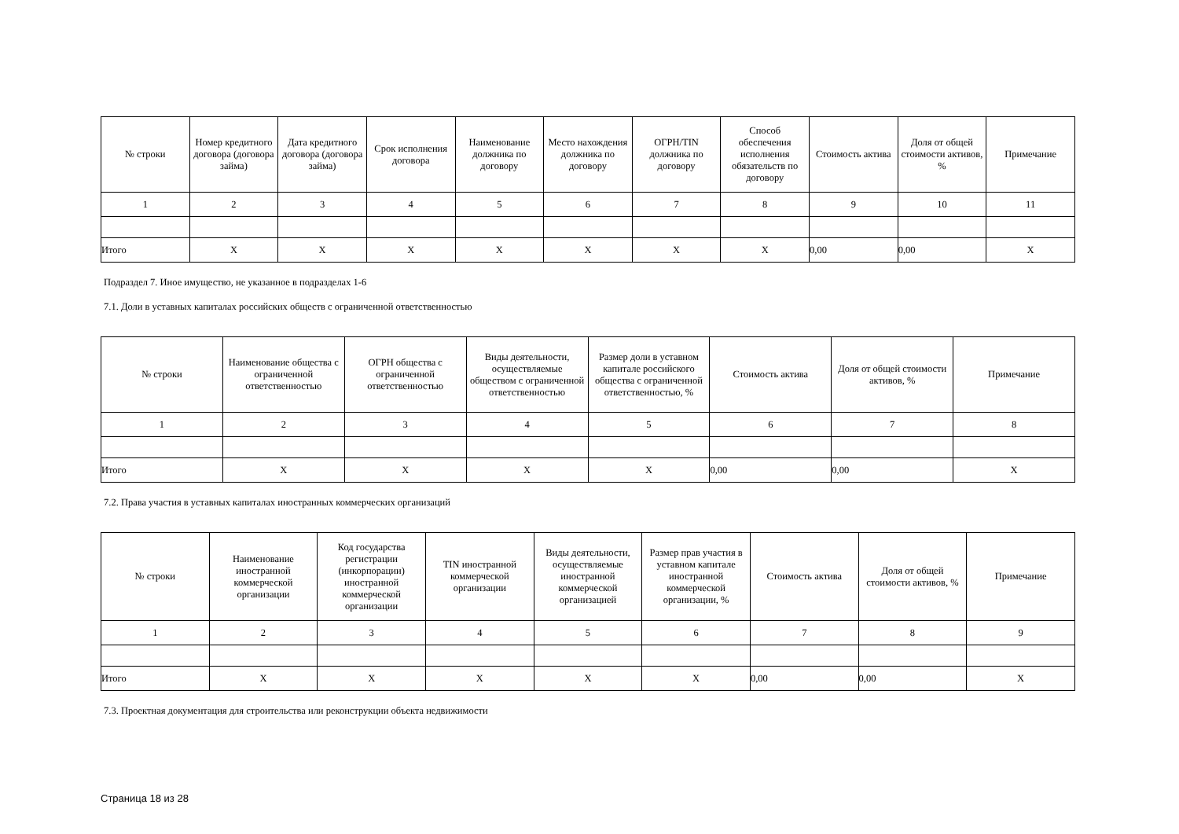| № строки | Номер кредитного договора (договора займа) | Дата кредитного договора (договора займа) | Срок исполнения договора | Наименование должника по договору | Место нахождения должника по договору | ОГРН/TIN должника по договору | Способ обеспечения исполнения обязательств по договору | Стоимость актива | Доля от общей стоимости активов, % | Примечание |
| --- | --- | --- | --- | --- | --- | --- | --- | --- | --- | --- |
| 1 | 2 | 3 | 4 | 5 | 6 | 7 | 8 | 9 | 10 | 11 |
| Итого | X | X | X | X | X | X | X | 0,00 | 0,00 | X |
Подраздел 7. Иное имущество, не указанное в подразделах 1-6
7.1. Доли в уставных капиталах российских обществ с ограниченной ответственностью
| № строки | Наименование общества с ограниченной ответственностью | ОГРН общества с ограниченной ответственностью | Виды деятельности, осуществляемые обществом с ограниченной ответственностью | Размер доли в уставном капитале российского общества с ограниченной ответственностью, % | Стоимость актива | Доля от общей стоимости активов, % | Примечание |
| --- | --- | --- | --- | --- | --- | --- | --- |
| 1 | 2 | 3 | 4 | 5 | 6 | 7 | 8 |
| Итого | X | X | X | X | 0,00 | 0,00 | X |
7.2. Права участия в уставных капиталах иностранных коммерческих организаций
| № строки | Наименование иностранной коммерческой организации | Код государства регистрации (инкорпорации) иностранной коммерческой организации | TIN иностранной коммерческой организации | Виды деятельности, осуществляемые иностранной коммерческой организацией | Размер прав участия в уставном капитале иностранной коммерческой организации, % | Стоимость актива | Доля от общей стоимости активов, % | Примечание |
| --- | --- | --- | --- | --- | --- | --- | --- | --- |
| 1 | 2 | 3 | 4 | 5 | 6 | 7 | 8 | 9 |
| Итого | X | X | X | X | X | 0,00 | 0,00 | X |
7.3. Проектная документация для строительства или реконструкции объекта недвижимости
Страница 18 из 28